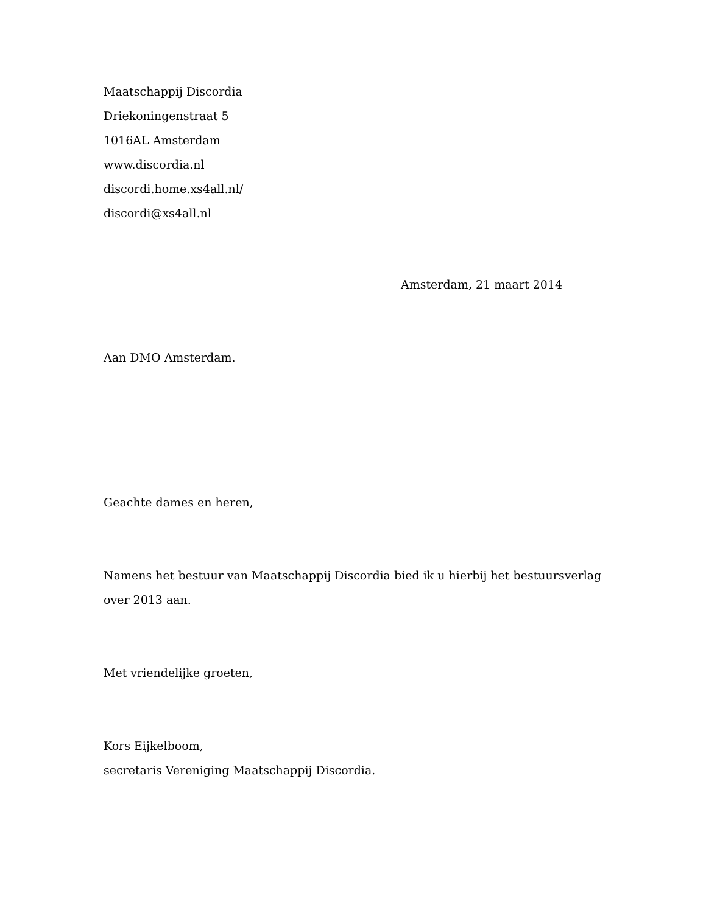Maatschappij Discordia
Driekoningenstraat 5
1016AL Amsterdam
www.discordia.nl
discordi.home.xs4all.nl/
discordi@xs4all.nl
Amsterdam, 21 maart 2014
Aan DMO Amsterdam.
Geachte dames en heren,
Namens het bestuur van Maatschappij Discordia bied ik u hierbij het bestuursverlag over 2013 aan.
Met vriendelijke groeten,
Kors Eijkelboom,
secretaris Vereniging Maatschappij Discordia.